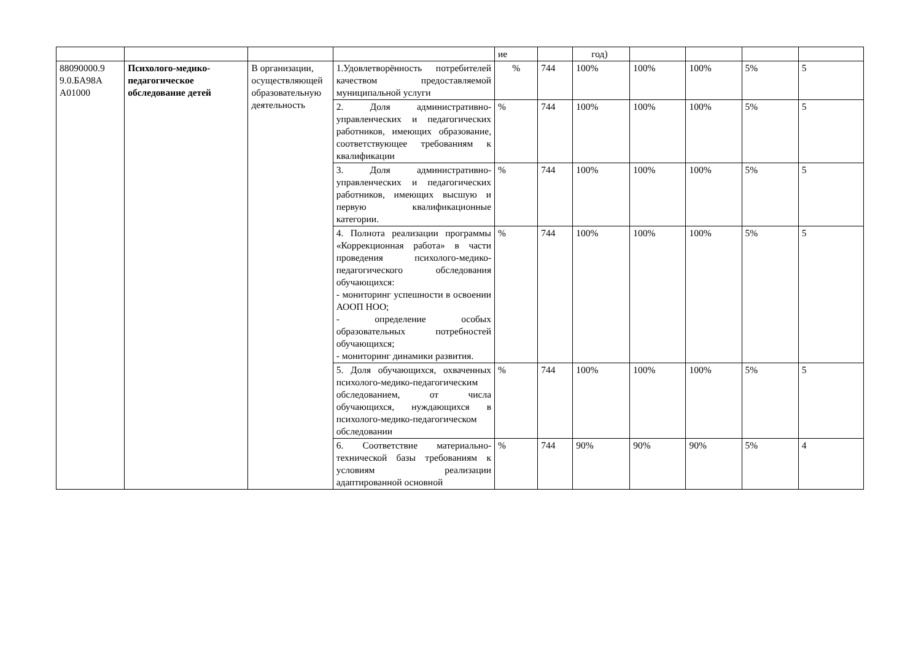| | | | | ие | | год) | | | | |
| 88090000.9 9.0.БА98А А01000 | Психолого-медико-педагогическое обследование детей | В организации, осуществляющей образовательную деятельность | 1.Удовлетворённость потребителей качеством предоставляемой муниципальной услуги | % | 744 | 100% | 100% | 100% | 5% | 5 |
| | | | 2. Доля административно-управленческих и педагогических работников, имеющих образование, соответствующее требованиям к квалификации | % | 744 | 100% | 100% | 100% | 5% | 5 |
| | | | 3. Доля административно-управленческих и педагогических работников, имеющих высшую и первую квалификационные категории. | % | 744 | 100% | 100% | 100% | 5% | 5 |
| | | | 4. Полнота реализации программы «Коррекционная работа» в части проведения психолого-медико-педагогического обследования обучающихся: - мониторинг успешности в освоении АООП НОО; - определение особых образовательных потребностей обучающихся; - мониторинг динамики развития. | % | 744 | 100% | 100% | 100% | 5% | 5 |
| | | | 5. Доля обучающихся, охваченных психолого-медико-педагогическим обследованием, от числа обучающихся, нуждающихся в психолого-медико-педагогическом обследовании | % | 744 | 100% | 100% | 100% | 5% | 5 |
| | | | 6. Соответствие материально-технической базы требованиям к условиям реализации адаптированной основной | % | 744 | 90% | 90% | 90% | 5% | 4 |